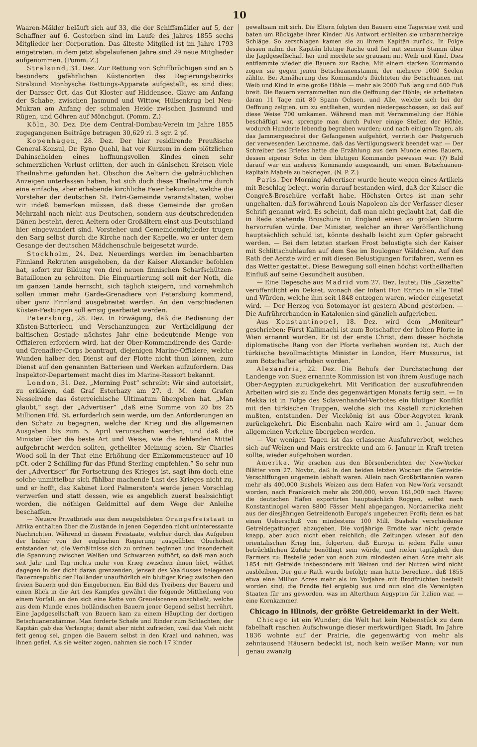10
Waaren-Mäkler beläuft sich auf 33, die der Schiffsmäkler auf 5, der Schaffner auf 6. Gestorben sind im Laufe des Jahres 1855 sechs Mitglieder her Corporation. Das älteste Mitglied ist im Jahre 1793 eingetreten, in dem jetzt abgelaufenen Jahre sind 29 neue Mitglieder aufgenommen. (Pomm. Z.)
Stralsund, 31. Dez. Zur Rettung von Schiffbrüchigen sind an 5 besonders gefährlichen Küstenorten des Regierungsbezirks Stralsund Monbysche Rettungs-Apparate aufgestellt, es sind dies: der Darsser Ort, das Gut Kloster auf Hiddensee, Glawe am Anfang der Schabe, zwischen Jasmund und Wittow, Hülsenkrug bei Neu-Mukran am Anfang der schmalen Heide zwischen Jasmund und Rügen, und Göhren auf Mönchgut. (Pomm. Z.)
Köln, 30. Dez. Die dem Central-Dombau-Verein im Jahre 1855 zugegangenen Beiträge betragen 30,629 rl. 3 sgr. 2 pf.
Kopenhagen, 28. Dez. Der hier residirende Preußische General-Konsul, Dr. Ryno Quehl, hat vor Kurzem in dem plötzlichen Dahinscheiden eines hoffnungsvollen Kindes einen sehr schmerzlichen Verlust erlitten, der auch in dänischen Kreisen viele Theilnahme gefunden hat. Obschon die Aeltern die gebräuchlichen Anzeigen unterlassen haben, hat sich doch diese Theilnahme durch eine einfache, aber erhebende kirchliche Feier bekundet, welche die Vorsteher der deutschen St. Petri-Gemeinde veranstalteten, wobei wir indeß bemerken müssen, daß diese Gemeinde der großen Mehrzahl nach nicht aus Deutschen, sondern aus deutschredenden Dänen besteht, deren Aeltern oder Großältern einst aus Deutschland hier eingewandert sind. Vorsteher und Gemeindemitglieder trugen den Sarg selbst durch die Kirche nach der Kapelle, wo er unter dem Gesange der deutschen Mädchenschule beigesetzt wurde.
Stockholm, 24. Dez. Neuerdings werden im benachbarten Finnland Rekruten ausgehoben, da der Kaiser Alexander befohlen hat, sofort zur Bildung von drei neuen finnischen Scharfschützen-Bataillonen zu schreiten. Die Einquartierung soll mit der Noth, die im ganzen Lande herrscht, sich täglich steigern, und vornehmlich sollen immer mehr Garde-Grenadiere von Petersburg kommend, über ganz Finnland ausgebreitet werden. An den verschiedenen Küsten-Festungen soll emsig gearbeitet werden.
Petersburg, 28. Dez. In Erwägung, daß die Bedienung der Küsten-Batterieen und Verschanzungen zur Vertheidigung der baltischen Gestade nächstes Jahr eine bedeutende Menge von Offizieren erfordern wird, hat der Ober-Kommandirende des Garde- und Grenadier-Corps beantragt, diejenigen Marine-Offiziere, welche Wunden halber den Dienst auf der Flotte nicht thun können, zum Dienst auf den genannten Batterieen und Werken aufzufordern. Das Inspektor-Departement macht dies im Marine-Ressort bekannt.
London, 31. Dez. „Morning Post“ schreibt: Wir sind autorisirt, zu erklären, daß Graf Esterhazy am 27. d. M. dem Grafen Nesselrode das österreichische Ultimatum übergeben hat. „Man glaubt,“ sagt der „Advertiser“ „daß eine Summe von 20 bis 25 Millionen Pfd. St. erforderlich sein werde, um den Anforderungen an den Schatz zu begegnen, welche der Krieg und die allgemeinen Ausgaben bis zum 5. April verursachen werden, und daß die Minister über die beste Art und Weise, wie die fehlenden Mittel aufgebracht werden sollten, getheilter Meinung seien. Sir Charles Wood soll in der That eine Erhöhung der Einkommensteuer auf 10 pCt. oder 2 Schilling für das Pfund Sterling empfehlen.“ So sehr nun der „Advertiser“ für Fortsetzung des Krieges ist, sagt ihm doch eine solche unmittelbar sich fühlbar machende Last des Krieges nicht zu, und er hofft, das Kabinet Lord Palmerston's werde jenen Vorschlag verwerfen und statt dessen, wie es angeblich zuerst beabsichtigt worden, die nöthigen Geldmittel auf dem Wege der Anleihe beschaffen.
— Neuere Privatbriefe aus dem neugebildeten Orangefreistaat in Afrika enthalten über die Zustände in jenen Gegenden nicht uninteressante Nachrichten. Während in diesem Freistaate, welcher durch das Aufgeben der bisher von der englischen Regierung ausgeübten Oberhoheit entstanden ist, die Verhältnisse sich zu ordnen beginnen und insonderheit die Spannung zwischen Weißen und Schwarzen aufhört, so daß man auch seit Jahr und Tag nichts mehr von Krieg zwischen ihnen hört, wüthet dagegen in der dicht daran grenzenden, jenseit des Vaalflusses belegenen Bauernrepublik der Holländer unaufhörlich ein blutiger Krieg zwischen den freien Bauern und den Eingebornen. Ein Bild des Treibens der Bauern und einen Blick in die Art des Kampfes gewährt die folgende Mittheilung von einem Vorfall, an den sich eine Kette von Greuelscenen anschließt, welche aus dem Munde eines holländischen Bauern jener Gegend selbst herrührt. Eine Jagdgesellschaft von Bauern kam zu einem Häuptling der dortigen Betschuanenstämme. Man forderte Schafe und Rinder zum Schlachten; der Kapitän gab das Verlangte; damit aber nicht zufrieden, weil das Vieh nicht fett genug sei, gingen die Bauern selbst in den Kraal und nahmen, was ihnen gefiel. Als sie weiter zogen, nahmen sie noch 17 Kinder
gewaltsam mit sich. Die Eltern folgten den Bauern eine Tagereise weit und baten um Rückgabe ihrer Kinder. Als Antwort erhielten sie unbarmherzige Schläge. So zerschlagen kamen sie zu ihrem Kapitän zurück. In Folge dessen nahm der Kapitän blutige Rache und fiel mit seinem Stamm über die Jagdgesellschaft her und mordete sie grausam mit Weib und Kind. Dies entflammte wieder die Bauern zur Rache. Mit einem starken Kommando zogen sie gegen jenen Betschuanenstamm, der mehrere 1000 Seelen zählte. Bei Annäherung des Kommando's flüchteten die Betschuanen mit Weib und Kind in eine große Höhle — mehr als 2000 Fuß lang und 600 Fuß breit. Die Bauern verrammelten nun die Oeffnung der Höhle; sie arbeiteten daran 11 Tage mit 80 Spann Ochsen, und Alle, welche sich bei der Oeffnung zeigten, um zu entfliehen, wurden niedergeschossen, so daß auf diese Weise 700 umkamen. Während man mit Verrammelung der Höhle beschäftigt war, sprengte man durch Pulver einige Stellen der Höhle, wodurch Hunderte lebendig begraben wurden; und nach einigen Tagen, als das Jammergeschrei der Gefangenen aufgehört, verrieth der Pestgeruch der verwesenden Leichname, daß das Vertilgungswerk beendet war. — Der Schreiber des Briefes hatte die Erzählung aus dem Munde eines Bauern, dessen eigener Sohn in dem blutigen Kommando gewesen war. (?) Bald darauf war ein anderes Kommando ausgesandt, um einen Betschuanen-kapitain Mabele zu bekriegen. (N. P. Z.)
Paris. Der Morning Advertiser wurde heute wegen eines Artikels mit Beschlag belegt, worin darauf bestanden wird, daß der Kaiser die Congreß-Broschüre verfaßt habe. Höchsten Ortes ist man sehr ungehalten, daß fortwährend Louis Napoleon als der Verfasser dieser Schrift genannt wird. Es scheint, daß man nicht geglaubt hat, daß die in Rede stehende Broschüre in England einen so großen Sturm hervorrufen würde. Der Minister, welcher an ihrer Veröffentlichung hauptsächlich schuld ist, könnte deshalb leicht zum Opfer gebracht werden. — Bei dem letzten starken Frost belustigte sich der Kaiser mit Schlittschuhlaufen auf dem See im Boulogner Wäldchen. Auf den Rath der Aerzte wird er mit diesen Belustigungen fortfahren, wenn es das Wetter gestattet. Diese Bewegung soll einen höchst vortheilhaften Einfluß auf seine Gesundheit ausüben.
— Eine Depesche aus Madrid vom 27. Dez. lautet: Die „Gazette“ veröffentlicht ein Dekret, wonach der Infant Don Enrico in alle Titel und Würden, welche ihm seit 1848 entzogen waren, wieder eingesetzt wird. — Der Herzog von Sotomayor ist gestern Abend gestorben. — Die Aufrührerbanden in Katalonien sind gänzlich aufgerieben.
Aus Konstantinopel, 18. Dez. wird dem „Moniteur“ geschrieben: Fürst Kallimachi ist zum Botschafter der hohen Pforte in Wien ernannt worden. Er ist der erste Christ, dem dieser höchste diplomatische Rang von der Pforte verliehen worden ist. Auch der türkische bevollmächtigte Minister in London, Herr Mussurus, ist zum Botschafter erhoben worden.“
Alexandria, 22. Dez. Die Behufs der Durchstechung der Landenge von Suez ernannte Kommission ist von ihrem Ausfluge nach Ober-Aegypten zurückgekehrt. Mit Verification der auszuführenden Arbeiten wird sie zu Ende des gegenwärtigen Monats fertig sein. — In Mekka ist in Folge des Sclavenhandel-Verbotes ein blutiger Konflikt mit den türkischen Truppen, welche sich ins Kastell zurückziehen mußten, entstanden. Der Vicekönig ist aus Ober-Aegypten krank zurückgekehrt. Die Eisenbahn nach Kairo wird am 1. Januar dem allgemeinen Verkehre übergeben werden.
— Vor wenigen Tagen ist das erlassene Ausfuhrverbot, welches sich auf Weizen und Mais erstreckte und am 6. Januar in Kraft treten sollte, wieder aufgehoben worden.
Amerika. Wir ersehen aus den Börsenberichten der New-Yorker Blätter vom 27. Novbr., daß in den beiden letzten Wochen die Getreide-Verschiffungen ungemein lebhaft waren. Allein nach Großbritannien waren mehr als 400,000 Bushels Weizen aus dem Hafen von New-York versandt worden, nach Frankreich mehr als 200,000, wovon 161,000 nach Havre; die deutschen Häfen exportirten hauptsächlich Roggen, selbst nach Konstantinopel waren 8800 Fässer Mehl abgegangen. Nordamerika zieht aus der diesjährigen Getreidenoth Europa's ungeheuren Profit; denn es hat einen Ueberschuß von mindestens 100 Mill. Bushels verschiedener Getreidegattungen abzugeben. Die vorjährige Erndte war nicht gerade knapp, aber auch nicht eben reichlich; die Zeitungen wiesen auf den orientalischen Krieg hin, folgerten, daß Europa in jedem Falle einer beträchtlichen Zufuhr benöthigt sein würde, und riefen tagtäglich den Farmers zu: Bestelle jeder von euch zum mindesten einen Acre mehr als 1854 mit Getreide insbesondere mit Weizen und der Nutzen wird nicht ausbleiben. Der gute Rath wurde befolgt; man hatte berechnet, daß 1855 etwa eine Million Acres mehr als im Vorjahre mit Brodfrüchten bestellt worden sind; die Erndte fiel ergiebig aus und nun sind die Vereinigten Staaten für uns geworden, was im Alterthum Aegypten für Italien war, — eine Kornkammer.
Chicago in Illinois, der größte Getreidemarkt in der Welt.
Chicago ist ein Wunder; die Welt hat kein Nebenstück zu dem fabelhaft raschen Aufschwunge dieser merkwürdigen Stadt. Im Jahre 1836 wohnte auf der Prairie, die gegenwärtig von mehr als zehntausend Häusern bedeckt ist, noch kein weißer Mann; vor nun genau zwanzig